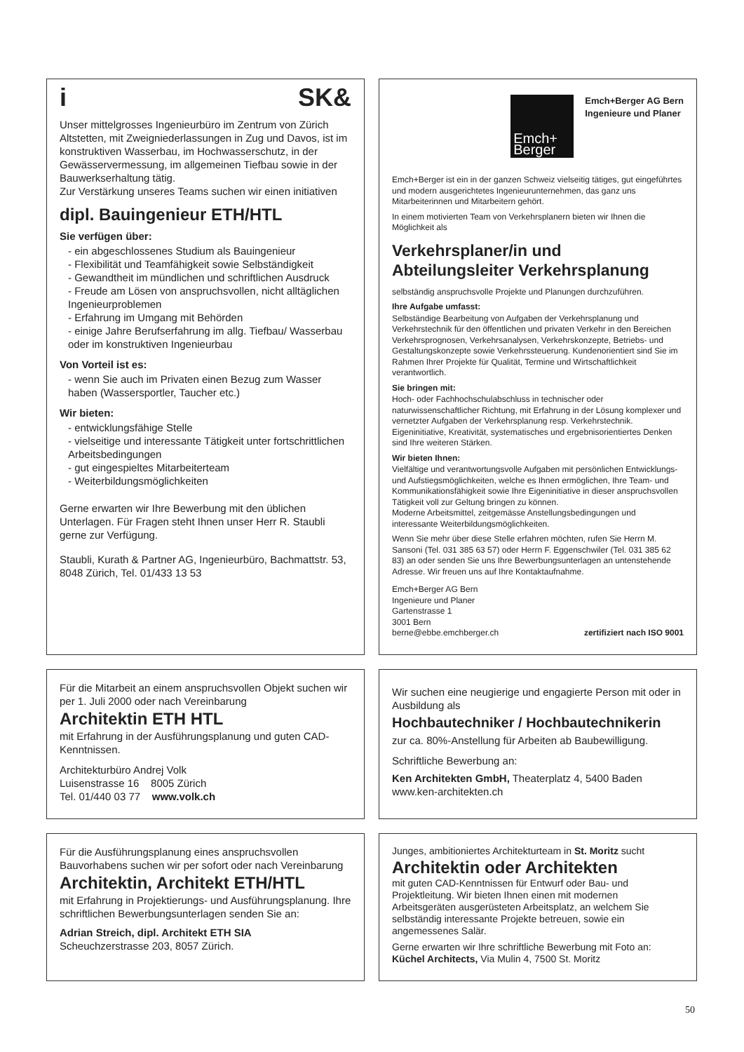i SK&
Unser mittelgrosses Ingenieurbüro im Zentrum von Zürich Altstetten, mit Zweigniederlassungen in Zug und Davos, ist im konstruktiven Wasserbau, im Hochwasserschutz, in der Gewässervermessung, im allgemeinen Tiefbau sowie in der Bauwerkserhaltung tätig.
Zur Verstärkung unseres Teams suchen wir einen initiativen
dipl. Bauingenieur ETH/HTL
Sie verfügen über:
- ein abgeschlossenes Studium als Bauingenieur
- Flexibilität und Teamfähigkeit sowie Selbständigkeit
- Gewandtheit im mündlichen und schriftlichen Ausdruck
- Freude am Lösen von anspruchsvollen, nicht alltäglichen Ingenieurproblemen
- Erfahrung im Umgang mit Behörden
- einige Jahre Berufserfahrung im allg. Tiefbau/ Wasserbau oder im konstruktiven Ingenieurbau
Von Vorteil ist es:
- wenn Sie auch im Privaten einen Bezug zum Wasser haben (Wassersportler, Taucher etc.)
Wir bieten:
- entwicklungsfähige Stelle
- vielseitige und interessante Tätigkeit unter fortschrittlichen Arbeitsbedingungen
- gut eingespieltes Mitarbeiterteam
- Weiterbildungsmöglichkeiten
Gerne erwarten wir Ihre Bewerbung mit den üblichen Unterlagen. Für Fragen steht Ihnen unser Herr R. Staubli gerne zur Verfügung.
Staubli, Kurath & Partner AG, Ingenieurbüro, Bachmattstr. 53, 8048 Zürich, Tel. 01/433 13 53
Emch+
Berger
Emch+Berger AG Bern
Ingenieure und Planer
Emch+Berger ist ein in der ganzen Schweiz vielseitig tätiges, gut eingeführtes und modern ausgerichtetes Ingenieurunternehmen, das ganz uns Mitarbeiterinnen und Mitarbeitern gehört.
In einem motivierten Team von Verkehrsplanern bieten wir Ihnen die Möglichkeit als
Verkehrsplaner/in und Abteilungsleiter Verkehrsplanung
selbständig anspruchsvolle Projekte und Planungen durchzuführen.
Ihre Aufgabe umfasst:
Selbständige Bearbeitung von Aufgaben der Verkehrsplanung und Verkehrstechnik für den öffentlichen und privaten Verkehr in den Bereichen Verkehrsprognosen, Verkehrsanalysen, Verkehrskonzepte, Betriebs- und Gestaltungskonzepte sowie Verkehrssteuerung. Kundenorientiert sind Sie im Rahmen Ihrer Projekte für Qualität, Termine und Wirtschaftlichkeit verantwortlich.
Sie bringen mit:
Hoch- oder Fachhochschulabschluss in technischer oder naturwissenschaftlicher Richtung, mit Erfahrung in der Lösung komplexer und vernetzter Aufgaben der Verkehrsplanung resp. Verkehrstechnik. Eigeninitiative, Kreativität, systematisches und ergebnisorientiertes Denken sind Ihre weiteren Stärken.
Wir bieten Ihnen:
Vielfältige und verantwortungsvolle Aufgaben mit persönlichen Entwicklungs- und Aufstiegsmöglichkeiten, welche es Ihnen ermöglichen, Ihre Team- und Kommunikationsfähigkeit sowie Ihre Eigeninitiative in dieser anspruchsvollen Tätigkeit voll zur Geltung bringen zu können.
Moderne Arbeitsmittel, zeitgemässe Anstellungsbedingungen und interessante Weiterbildungsmöglichkeiten.
Wenn Sie mehr über diese Stelle erfahren möchten, rufen Sie Herrn M. Sansoni (Tel. 031 385 63 57) oder Herrn F. Eggenschwiler (Tel. 031 385 62 83) an oder senden Sie uns Ihre Bewerbungsunterlagen an untenstehende Adresse. Wir freuen uns auf Ihre Kontaktaufnahme.
Emch+Berger AG Bern
Ingenieure und Planer
Gartenstrasse 1
3001 Bern
berne@ebbe.emchberger.ch
zertifiziert nach ISO 9001
Für die Mitarbeit an einem anspruchsvollen Objekt suchen wir per 1. Juli 2000 oder nach Vereinbarung
Architektin ETH HTL
mit Erfahrung in der Ausführungsplanung und guten CAD-Kenntnissen.
Architekturbüro Andrej Volk
Luisenstrasse 16 8005 Zürich
Tel. 01/440 03 77 www.volk.ch
Wir suchen eine neugierige und engagierte Person mit oder in Ausbildung als
Hochbautechniker / Hochbautechnikerin
zur ca. 80%-Anstellung für Arbeiten ab Baubewilligung.
Schriftliche Bewerbung an:
Ken Architekten GmbH, Theaterplatz 4, 5400 Baden
www.ken-architekten.ch
Für die Ausführungsplanung eines anspruchsvollen Bauvorhabens suchen wir per sofort oder nach Vereinbarung
Architektin, Architekt ETH/HTL
mit Erfahrung in Projektierungs- und Ausführungsplanung. Ihre schriftlichen Bewerbungsunterlagen senden Sie an:
Adrian Streich, dipl. Architekt ETH SIA
Scheuchzerstrasse 203, 8057 Zürich.
Junges, ambitioniertes Architekturteam in St. Moritz sucht
Architektin oder Architekten
mit guten CAD-Kenntnissen für Entwurf oder Bau- und Projektleitung. Wir bieten Ihnen einen mit modernen Arbeitsgeräten ausgerüsteten Arbeitsplatz, an welchem Sie selbständig interessante Projekte betreuen, sowie ein angemessenes Salär.
Gerne erwarten wir Ihre schriftliche Bewerbung mit Foto an:
Küchel Architects, Via Mulin 4, 7500 St. Moritz
50